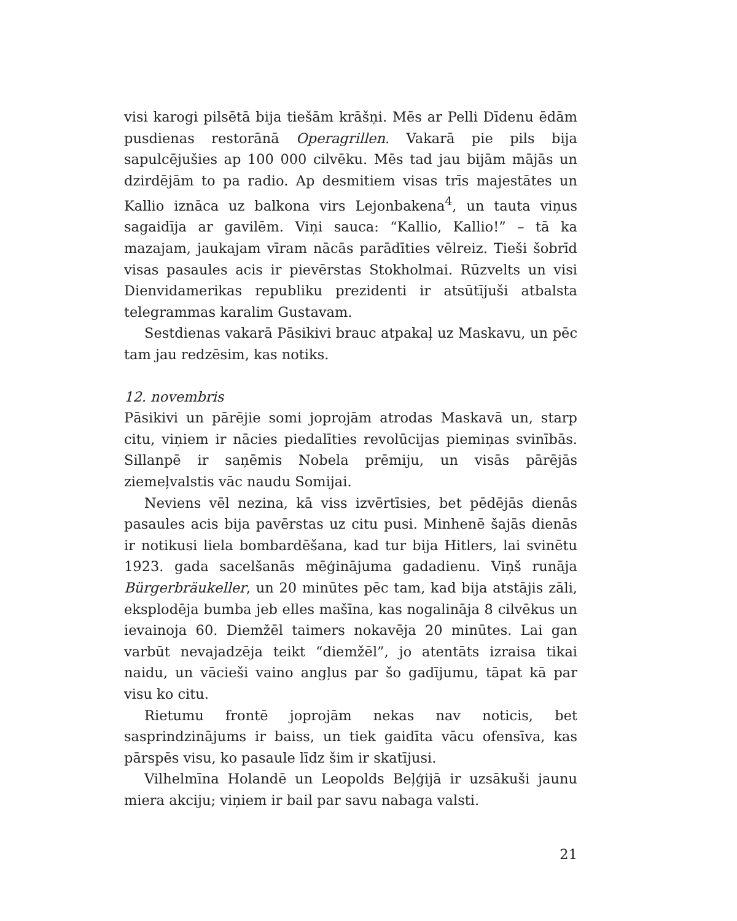visi karogi pilsētā bija tiešām krāšņi. Mēs ar Pelli Dīdenu ēdām pusdienas restorānā Operagrillen. Vakarā pie pils bija sapulcējušies ap 100 000 cilvēku. Mēs tad jau bijām mājās un dzirdējām to pa radio. Ap desmitiem visas trīs majestātes un Kallio iznāca uz balkona virs Lejonbakena<sup>4</sup>, un tauta viņus sagaidīja ar gavilēm. Viņi sauca: “Kallio, Kallio!” – tā ka mazajam, jaukajam vīram nācās parādīties vēlreiz. Tieši šobrīd visas pasaules acis ir pievērstas Stokholmai. Rūzvelts un visi Dienvidamerikas republiku prezidenti ir atsūtījuši atbalsta telegrammas karalim Gustavam.
Sestdienas vakarā Pāsikivi brauc atpakaļ uz Maskavu, un pēc tam jau redzēsim, kas notiks.
12. novembris
Pāsikivi un pārējie somi joprojām atrodas Maskavā un, starp citu, viņiem ir nācies piedalīties revolūcijas piemiņas svinībās. Sillanpē ir saņēmis Nobela prēmiju, un visās pārējās ziemeļvalstis vāc naudu Somijai.
Neviens vēl nezina, kā viss izvērtīsies, bet pēdējās dienās pasaules acis bija pavērstas uz citu pusi. Minhenē šajās dienās ir notikusi liela bombardēšana, kad tur bija Hitlers, lai svinētu 1923. gada sacelšanās mēģinājuma gadadienu. Viņš runāja Bürgerbräukeller, un 20 minūtes pēc tam, kad bija atstājis zāli, eksplodēja bumba jeb elles mašīna, kas nogalināja 8 cilvēkus un ievainoja 60. Diemžēl taimers nokavēja 20 minūtes. Lai gan varbūt nevajadzēja teikt “diemžēl”, jo atentāts izraisa tikai naidu, un vācieši vaino angļus par šo gadījumu, tāpat kā par visu ko citu.
Rietumu frontē joprojām nekas nav noticis, bet sasprindzinājums ir baiss, un tiek gaidīta vācu ofensīva, kas pārspēs visu, ko pasaule līdz šim ir skatījusi.
Vilhelmīna Holandē un Leopolds Beļģijā ir uzsākuši jaunu miera akciju; viņiem ir bail par savu nabaga valsti.
21